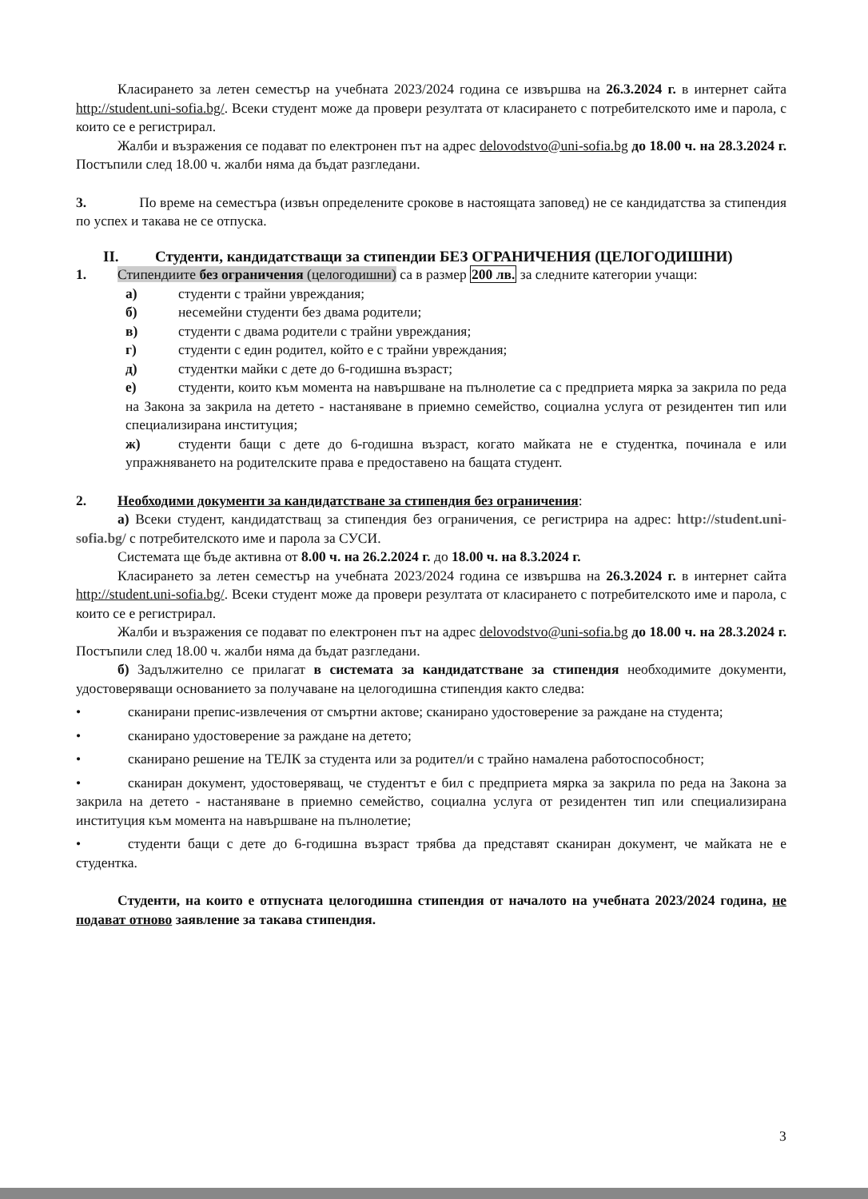Класирането за летен семестър на учебната 2023/2024 година се извършва на 26.3.2024 г. в интернет сайта http://student.uni-sofia.bg/. Всеки студент може да провери резултата от класирането с потребителското име и парола, с които се е регистрирал.
Жалби и възражения се подават по електронен път на адрес delovodstvo@uni-sofia.bg до 18.00 ч. на 28.3.2024 г. Постъпили след 18.00 ч. жалби няма да бъдат разгледани.
3. По време на семестъра (извън определените срокове в настоящата заповед) не се кандидатства за стипендия по успех и такава не се отпуска.
II. Студенти, кандидатстващи за стипендии БЕЗ ОГРАНИЧЕНИЯ (ЦЕЛОГОДИШНИ)
1. Стипендиите без ограничения (целогодишни) са в размер 200 лв. за следните категории учащи:
а) студенти с трайни увреждания;
б) несемейни студенти без двама родители;
в) студенти с двама родители с трайни увреждания;
г) студенти с един родител, който е с трайни увреждания;
д) студентки майки с дете до 6-годишна възраст;
е) студенти, които към момента на навършване на пълнолетие са с предприета мярка за закрила по реда на Закона за закрила на детето - настаняване в приемно семейство, социална услуга от резидентен тип или специализирана институция;
ж) студенти бащи с дете до 6-годишна възраст, когато майката не е студентка, починала е или упражняването на родителските права е предоставено на бащата студент.
2. Необходими документи за кандидатстване за стипендия без ограничения:
а) Всеки студент, кандидатстващ за стипендия без ограничения, се регистрира на адрес: http://student.uni-sofia.bg/ с потребителското име и парола за СУСИ.
Системата ще бъде активна от 8.00 ч. на 26.2.2024 г. до 18.00 ч. на 8.3.2024 г.
Класирането за летен семестър на учебната 2023/2024 година се извършва на 26.3.2024 г. в интернет сайта http://student.uni-sofia.bg/. Всеки студент може да провери резултата от класирането с потребителското име и парола, с които се е регистрирал.
Жалби и възражения се подават по електронен път на адрес delovodstvo@uni-sofia.bg до 18.00 ч. на 28.3.2024 г. Постъпили след 18.00 ч. жалби няма да бъдат разгледани.
б) Задължително се прилагат в системата за кандидатстване за стипендия необходимите документи, удостоверяващи основанието за получаване на целогодишна стипендия както следва:
• сканирани препис-извлечения от смъртни актове; сканирано удостоверение за раждане на студента;
• сканирано удостоверение за раждане на детето;
• сканирано решение на ТЕЛК за студента или за родител/и с трайно намалена работоспособност;
• сканиран документ, удостоверяващ, че студентът е бил с предприета мярка за закрила по реда на Закона за закрила на детето - настаняване в приемно семейство, социална услуга от резидентен тип или специализирана институция към момента на навършване на пълнолетие;
• студенти бащи с дете до 6-годишна възраст трябва да представят сканиран документ, че майката не е студентка.
Студенти, на които е отпусната целогодишна стипендия от началото на учебната 2023/2024 година, не подават отново заявление за такава стипендия.
3